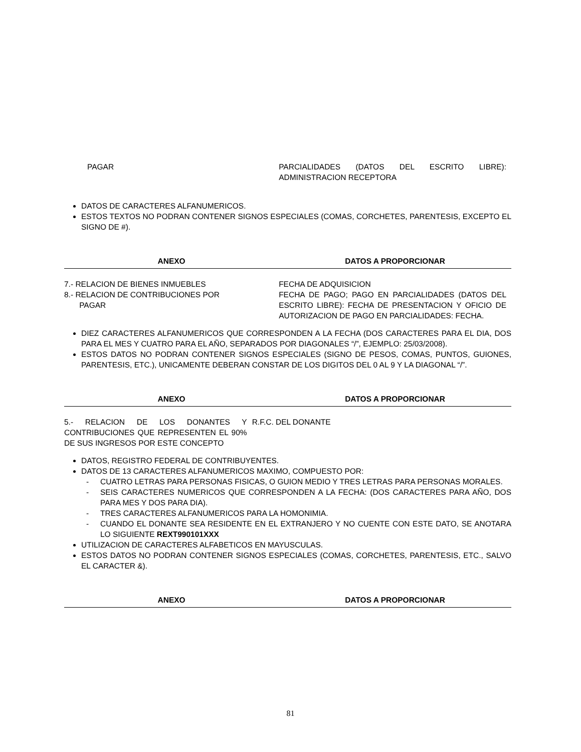| PAGAR | PARCIALIDADES (DATOS DEL ESCRITO LIBRE): ADMINISTRACION RECEPTORA |
DATOS DE CARACTERES ALFANUMERICOS.
ESTOS TEXTOS NO PODRAN CONTENER SIGNOS ESPECIALES (COMAS, CORCHETES, PARENTESIS, EXCEPTO EL SIGNO DE #).
| ANEXO | DATOS A PROPORCIONAR |
| --- | --- |
| 7.- RELACION DE BIENES INMUEBLES | FECHA DE ADQUISICION |
| 8.- RELACION DE CONTRIBUCIONES POR PAGAR | FECHA DE PAGO; PAGO EN PARCIALIDADES (DATOS DEL ESCRITO LIBRE): FECHA DE PRESENTACION Y OFICIO DE AUTORIZACION DE PAGO EN PARCIALIDADES: FECHA. |
DIEZ CARACTERES ALFANUMERICOS QUE CORRESPONDEN A LA FECHA (DOS CARACTERES PARA EL DIA, DOS PARA EL MES Y CUATRO PARA EL AÑO, SEPARADOS POR DIAGONALES “/”, EJEMPLO: 25/03/2008).
ESTOS DATOS NO PODRAN CONTENER SIGNOS ESPECIALES (SIGNO DE PESOS, COMAS, PUNTOS, GUIONES, PARENTESIS, ETC.), UNICAMENTE DEBERAN CONSTAR DE LOS DIGITOS DEL 0 AL 9 Y LA DIAGONAL “/”.
| ANEXO | DATOS A PROPORCIONAR |
| --- | --- |
| 5.- RELACION DE LOS DONANTES Y CONTRIBUCIONES QUE REPRESENTEN EL 90% DE SUS INGRESOS POR ESTE CONCEPTO | R.F.C. DEL DONANTE |
DATOS, REGISTRO FEDERAL DE CONTRIBUYENTES.
DATOS DE 13 CARACTERES ALFANUMERICOS MAXIMO, COMPUESTO POR:
- CUATRO LETRAS PARA PERSONAS FISICAS, O GUION MEDIO Y TRES LETRAS PARA PERSONAS MORALES.
- SEIS CARACTERES NUMERICOS QUE CORRESPONDEN A LA FECHA: (DOS CARACTERES PARA AÑO, DOS PARA MES Y DOS PARA DIA).
- TRES CARACTERES ALFANUMERICOS PARA LA HOMONIMIA.
- CUANDO EL DONANTE SEA RESIDENTE EN EL EXTRANJERO Y NO CUENTE CON ESTE DATO, SE ANOTARA LO SIGUIENTE REXT990101XXX
UTILIZACION DE CARACTERES ALFABETICOS EN MAYUSCULAS.
ESTOS DATOS NO PODRAN CONTENER SIGNOS ESPECIALES (COMAS, CORCHETES, PARENTESIS, ETC., SALVO EL CARACTER &).
| ANEXO | DATOS A PROPORCIONAR |
| --- | --- |
81